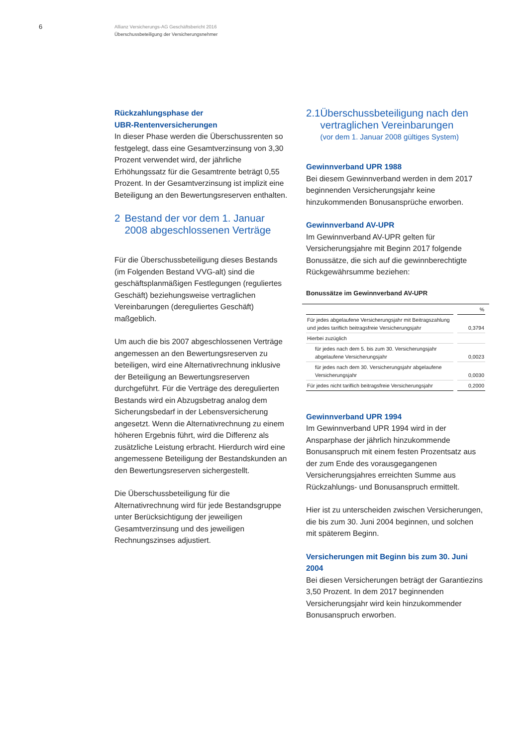6
Allianz Versicherungs-AG Geschäftsbericht 2016
Überschussbeteiligung der Versicherungsnehmer
Rückzahlungsphase der
UBR-Rentenversicherungen
In dieser Phase werden die Überschussrenten so festgelegt, dass eine Gesamtverzinsung von 3,30 Prozent verwendet wird, der jährliche Erhöhungssatz für die Gesamtrente beträgt 0,55 Prozent. In der Gesamtverzinsung ist implizit eine Beteiligung an den Bewertungsreserven enthalten.
2 Bestand der vor dem 1. Januar 2008 abgeschlossenen Verträge
Für die Überschussbeteiligung dieses Bestands (im Folgenden Bestand VVG-alt) sind die geschäftsplanmäßigen Festlegungen (reguliertes Geschäft) beziehungsweise vertraglichen Vereinbarungen (dereguliertes Geschäft) maßgeblich.
Um auch die bis 2007 abgeschlossenen Verträge angemessen an den Bewertungsreserven zu beteiligen, wird eine Alternativrechnung inklusive der Beteiligung an Bewertungsreserven durchgeführt. Für die Verträge des deregulierten Bestands wird ein Abzugsbetrag analog dem Sicherungsbedarf in der Lebensversicherung angesetzt. Wenn die Alternativrechnung zu einem höheren Ergebnis führt, wird die Differenz als zusätzliche Leistung erbracht. Hierdurch wird eine angemessene Beteiligung der Bestandskunden an den Bewertungsreserven sichergestellt.
Die Überschussbeteiligung für die Alternativrechnung wird für jede Bestandsgruppe unter Berücksichtigung der jeweiligen Gesamtverzinsung und des jeweiligen Rechnungszinses adjustiert.
2.1 Überschussbeteiligung nach den vertraglichen Vereinbarungen
(vor dem 1. Januar 2008 gültiges System)
Gewinnverband UPR 1988
Bei diesem Gewinnverband werden in dem 2017 beginnenden Versicherungsjahr keine hinzukommenden Bonusansprüche erworben.
Gewinnverband AV-UPR
Im Gewinnverband AV-UPR gelten für Versicherungsjahre mit Beginn 2017 folgende Bonussätze, die sich auf die gewinnberechtigte Rückgewährsumme beziehen:
Bonussätze im Gewinnverband AV-UPR
| | % |
| --- | --- |
| Für jedes abgelaufene Versicherungsjahr mit Beitragszahlung und jedes tariflich beitragsfreie Versicherungsjahr | 0,3794 |
| Hierbei zuzüglich | |
| für jedes nach dem 5. bis zum 30. Versicherungsjahr abgelaufene Versicherungsjahr | 0,0023 |
| für jedes nach dem 30. Versicherungsjahr abgelaufene Versicherungsjahr | 0,0030 |
| Für jedes nicht tariflich beitragsfreie Versicherungsjahr | 0,2000 |
Gewinnverband UPR 1994
Im Gewinnverband UPR 1994 wird in der Ansparphase der jährlich hinzukommende Bonusanspruch mit einem festen Prozentsatz aus der zum Ende des vorausgegangenen Versicherungsjahres erreichten Summe aus Rückzahlungs- und Bonusanspruch ermittelt.
Hier ist zu unterscheiden zwischen Versicherungen, die bis zum 30. Juni 2004 beginnen, und solchen mit späterem Beginn.
Versicherungen mit Beginn bis zum 30. Juni 2004
Bei diesen Versicherungen beträgt der Garantiezins 3,50 Prozent. In dem 2017 beginnenden Versicherungsjahr wird kein hinzukommender Bonusanspruch erworben.